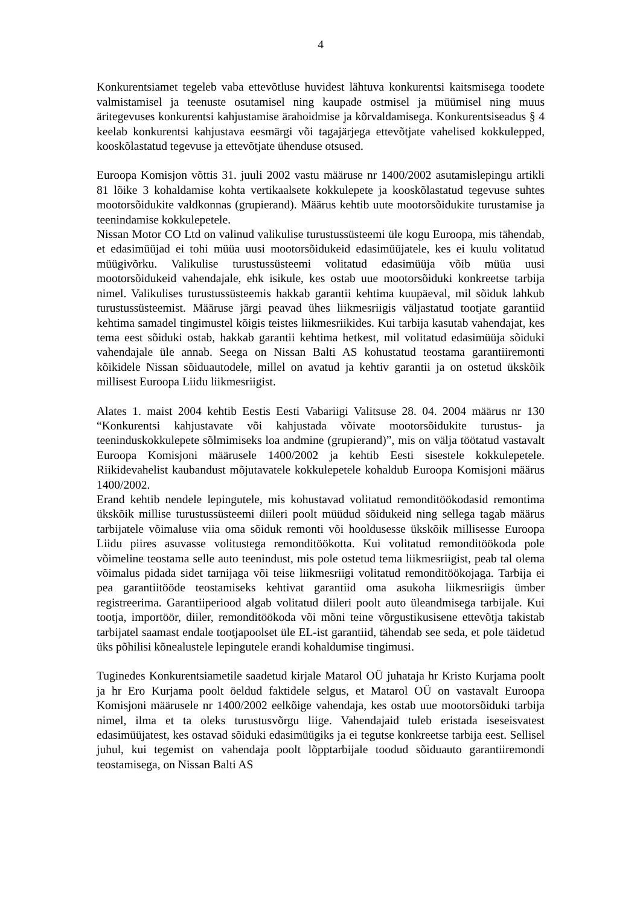4
Konkurentsiamet tegeleb vaba ettevõtluse huvidest lähtuva konkurentsi kaitsmisega toodete valmistamisel ja teenuste osutamisel ning kaupade ostmisel ja müümisel ning muus äritegevuses konkurentsi kahjustamise ärahoidmise ja kõrvaldamisega. Konkurentsiseadus § 4 keelab konkurentsi kahjustava eesmärgi või tagajärjega ettevõtjate vahelised kokkulepped, kooskõlastatud tegevuse ja ettevõtjate ühenduse otsused.
Euroopa Komisjon võttis 31. juuli 2002 vastu määruse nr 1400/2002 asutamislepingu artikli 81 lõike 3 kohaldamise kohta vertikaalsete kokkulepete ja kooskõlastatud tegevuse suhtes mootorsõidukite valdkonnas (grupierand). Määrus kehtib uute mootorsõidukite turustamise ja teenindamise kokkulepetele.
Nissan Motor CO Ltd on valinud valikulise turustussüsteemi üle kogu Euroopa, mis tähendab, et edasimüüjad ei tohi müüa uusi mootorsõidukeid edasimüüjatele, kes ei kuulu volitatud müügivõrku. Valikulise turustussüsteemi volitatud edasimüüja võib müüa uusi mootorsõidukeid vahendajale, ehk isikule, kes ostab uue mootorsõiduki konkreetse tarbija nimel. Valikulises turustussüsteemis hakkab garantii kehtima kuupäeval, mil sõiduk lahkub turustussüsteemist. Määruse järgi peavad ühes liikmesriigis väljastatud tootjate garantiid kehtima samadel tingimustel kõigis teistes liikmesriikides. Kui tarbija kasutab vahendajat, kes tema eest sõiduki ostab, hakkab garantii kehtima hetkest, mil volitatud edasimüüja sõiduki vahendajale üle annab. Seega on Nissan Balti AS kohustatud teostama garantiiremonti kõikidele Nissan sõiduautodele, millel on avatud ja kehtiv garantii ja on ostetud ükskõik millisest Euroopa Liidu liikmesriigist.
Alates 1. maist 2004 kehtib Eestis Eesti Vabariigi Valitsuse 28. 04. 2004 määrus nr 130 “Konkurentsi kahjustavate või kahjustada võivate mootorsõidukite turustus- ja teeninduskokkulepete sõlmimiseks loa andmine (grupierand)”, mis on välja töötatud vastavalt Euroopa Komisjoni määrusele 1400/2002 ja kehtib Eesti sisestele kokkulepetele. Riikidevahelist kaubandust mõjutavatele kokkulepetele kohaldub Euroopa Komisjoni määrus 1400/2002.
Erand kehtib nendele lepingutele, mis kohustavad volitatud remonditöökodasid remontima ükskõik millise turustussüsteemi diileri poolt müüdud sõidukeid ning sellega tagab määrus tarbijatele võimaluse viia oma sõiduk remonti või hooldusesse ükskõik millisesse Euroopa Liidu piires asuvasse volitustega remonditöökotta. Kui volitatud remonditöökoda pole võimeline teostama selle auto teenindust, mis pole ostetud tema liikmesriigist, peab tal olema võimalus pidada sidet tarnijaga või teise liikmesriigi volitatud remonditöökojaga. Tarbija ei pea garantiitööde teostamiseks kehtivat garantiid oma asukoha liikmesriigis ümber registreerima. Garantiiperiood algab volitatud diileri poolt auto üleandmisega tarbijale. Kui tootja, importöör, diiler, remonditöökoda või mõni teine võrgustikusisene ettevõtja takistab tarbijatel saamast endale tootjapoolset üle EL-ist garantiid, tähendab see seda, et pole täidetud üks põhilisi kõnealustele lepingutele erandi kohaldumise tingimusi.
Tuginedes Konkurentsiametile saadetud kirjale Matarol OÜ juhataja hr Kristo Kurjama poolt ja hr Ero Kurjama poolt öeldud faktidele selgus, et Matarol OÜ on vastavalt Euroopa Komisjoni määrusele nr 1400/2002 eelkõige vahendaja, kes ostab uue mootorsõiduki tarbija nimel, ilma et ta oleks turustusvõrgu liige. Vahendajaid tuleb eristada iseseisvatest edasimüüjatest, kes ostavad sõiduki edasimüügiks ja ei tegutse konkreetse tarbija eest. Sellisel juhul, kui tegemist on vahendaja poolt lõpptarbijale toodud sõiduauto garantiiremondi teostamisega, on Nissan Balti AS